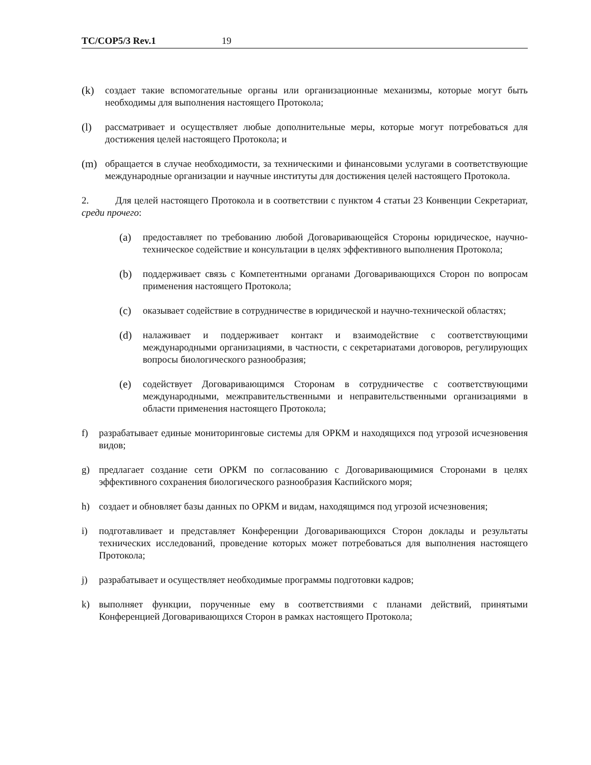TC/COP5/3 Rev.1 19
(k) создает такие вспомогательные органы или организационные механизмы, которые могут быть необходимы для выполнения настоящего Протокола;
(l) рассматривает и осуществляет любые дополнительные меры, которые могут потребоваться для достижения целей настоящего Протокола; и
(m) обращается в случае необходимости, за техническими и финансовыми услугами в соответствующие международные организации и научные институты для достижения целей настоящего Протокола.
2. Для целей настоящего Протокола и в соответствии с пунктом 4 статьи 23 Конвенции Секретариат, среди прочего:
(a) предоставляет по требованию любой Договаривающейся Стороны юридическое, научно-техническое содействие и консультации в целях эффективного выполнения Протокола;
(b) поддерживает связь с Компетентными органами Договаривающихся Сторон по вопросам применения настоящего Протокола;
(c) оказывает содействие в сотрудничестве в юридической и научно-технической областях;
(d) налаживает и поддерживает контакт и взаимодействие с соответствующими международными организациями, в частности, с секретариатами договоров, регулирующих вопросы биологического разнообразия;
(e) содействует Договаривающимся Сторонам в сотрудничестве с соответствующими международными, межправительственными и неправительственными организациями в области применения настоящего Протокола;
f) разрабатывает единые мониторинговые системы для ОРКМ и находящихся под угрозой исчезновения видов;
g) предлагает создание сети ОРКМ по согласованию с Договаривающимися Сторонами в целях эффективного сохранения биологического разнообразия Каспийского моря;
h) создает и обновляет базы данных по ОРКМ и видам, находящимся под угрозой исчезновения;
i) подготавливает и представляет Конференции Договаривающихся Сторон доклады и результаты технических исследований, проведение которых может потребоваться для выполнения настоящего Протокола;
j) разрабатывает и осуществляет необходимые программы подготовки кадров;
k) выполняет функции, порученные ему в соответствиями с планами действий, принятыми Конференцией Договаривающихся Сторон в рамках настоящего Протокола;